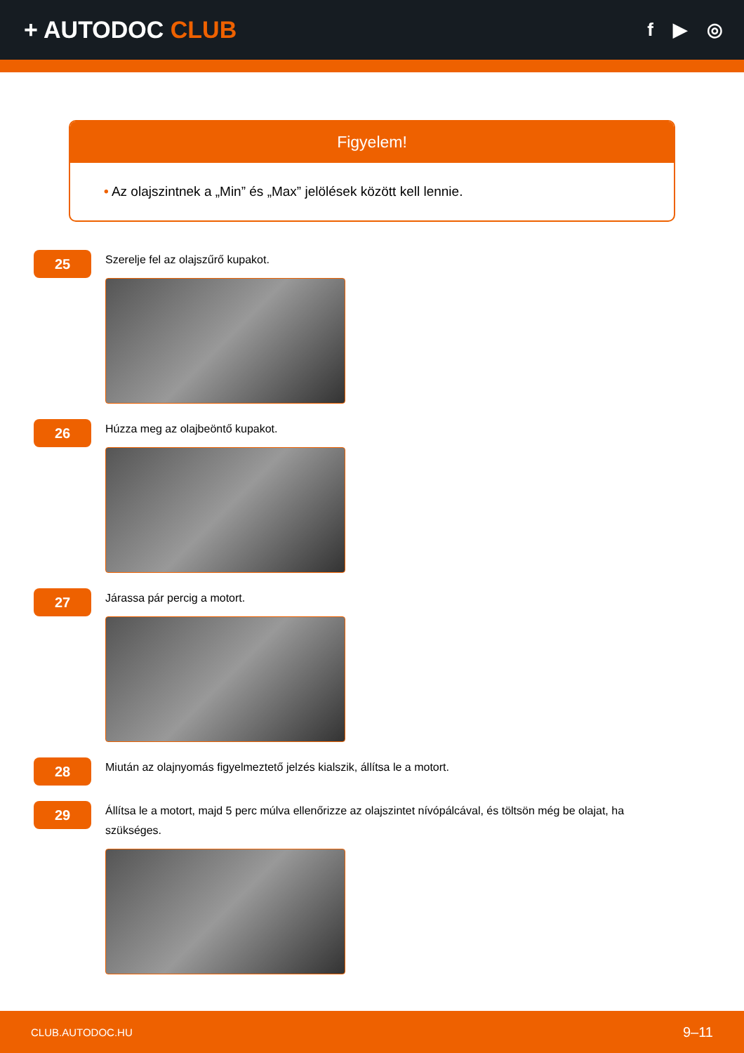+ AUTODOC CLUB
f ▶ ◎
Figyelem!
• Az olajszintnek a „Min” és „Max” jelölések között kell lennie.
25
Szerelje fel az olajszűrő kupakot.
26
Húzza meg az olajbeöntő kupakot.
27
Járassa pár percig a motort.
28
Miután az olajnyomás figyelmeztető jelzés kialszik, állítsa le a motort.
29
Állítsa le a motort, majd 5 perc múlva ellenőrizze az olajszintet nívópálcával, és töltsön még be olajat, ha szükséges.
CLUB.AUTODOC.HU 9–11